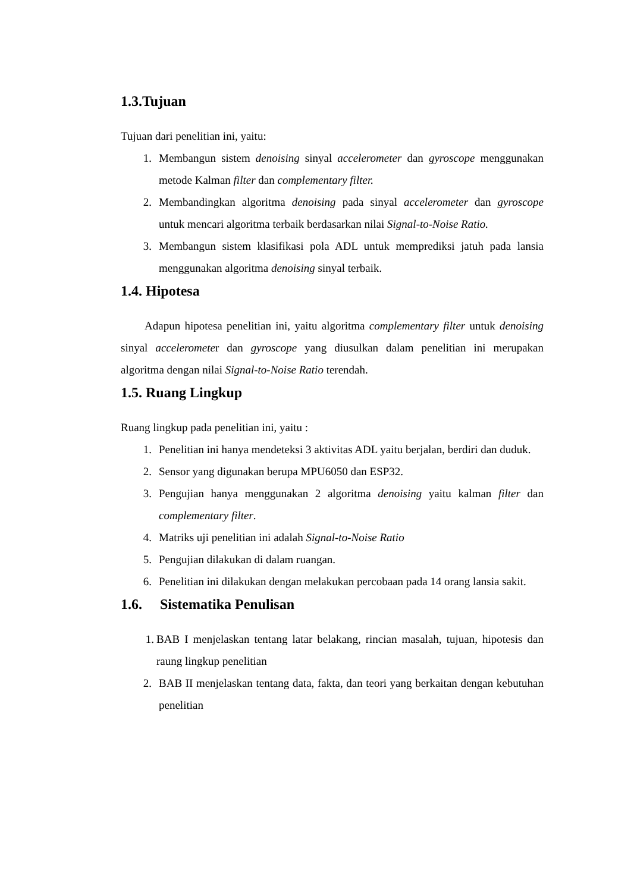1.3.Tujuan
Tujuan dari penelitian ini, yaitu:
1. Membangun sistem denoising sinyal accelerometer dan gyroscope menggunakan metode Kalman filter dan complementary filter.
2. Membandingkan algoritma denoising pada sinyal accelerometer dan gyroscope untuk mencari algoritma terbaik berdasarkan nilai Signal-to-Noise Ratio.
3. Membangun sistem klasifikasi pola ADL untuk memprediksi jatuh pada lansia menggunakan algoritma denoising sinyal terbaik.
1.4. Hipotesa
Adapun hipotesa penelitian ini, yaitu algoritma complementary filter untuk denoising sinyal accelerometer dan gyroscope yang diusulkan dalam penelitian ini merupakan algoritma dengan nilai Signal-to-Noise Ratio terendah.
1.5. Ruang Lingkup
Ruang lingkup pada penelitian ini, yaitu :
1. Penelitian ini hanya mendeteksi 3 aktivitas ADL yaitu berjalan, berdiri dan duduk.
2. Sensor yang digunakan berupa MPU6050 dan ESP32.
3. Pengujian hanya menggunakan 2 algoritma denoising yaitu kalman filter dan complementary filter.
4. Matriks uji penelitian ini adalah Signal-to-Noise Ratio
5. Pengujian dilakukan di dalam ruangan.
6. Penelitian ini dilakukan dengan melakukan percobaan pada 14 orang lansia sakit.
1.6. Sistematika Penulisan
1. BAB I menjelaskan tentang latar belakang, rincian masalah, tujuan, hipotesis dan raung lingkup penelitian
2. BAB II menjelaskan tentang data, fakta, dan teori yang berkaitan dengan kebutuhan penelitian